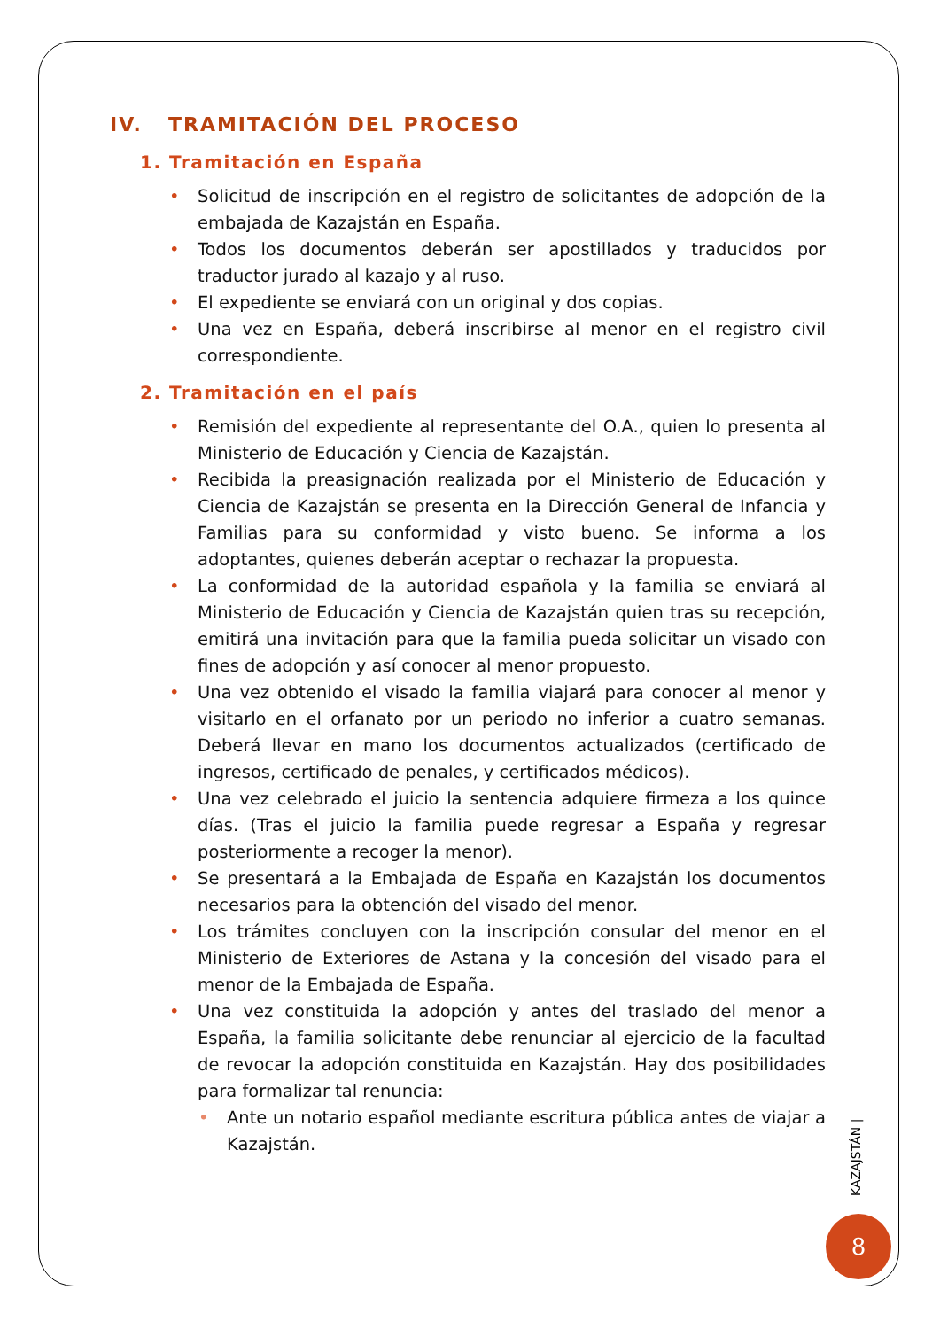IV. TRAMITACIÓN DEL PROCESO
1. Tramitación en España
• Solicitud de inscripción en el registro de solicitantes de adopción de la embajada de Kazajstán en España.
• Todos los documentos deberán ser apostillados y traducidos por traductor jurado al kazajo y al ruso.
• El expediente se enviará con un original y dos copias.
• Una vez en España, deberá inscribirse al menor en el registro civil correspondiente.
2. Tramitación en el país
• Remisión del expediente al representante del O.A., quien lo presenta al Ministerio de Educación y Ciencia de Kazajstán.
• Recibida la preasignación realizada por el Ministerio de Educación y Ciencia de Kazajstán se presenta en la Dirección General de Infancia y Familias para su conformidad y visto bueno. Se informa a los adoptantes, quienes deberán aceptar o rechazar la propuesta.
• La conformidad de la autoridad española y la familia se enviará al Ministerio de Educación y Ciencia de Kazajstán quien tras su recepción, emitirá una invitación para que la familia pueda solicitar un visado con fines de adopción y así conocer al menor propuesto.
• Una vez obtenido el visado la familia viajará para conocer al menor y visitarlo en el orfanato por un periodo no inferior a cuatro semanas. Deberá llevar en mano los documentos actualizados (certificado de ingresos, certificado de penales, y certificados médicos).
• Una vez celebrado el juicio la sentencia adquiere firmeza a los quince días. (Tras el juicio la familia puede regresar a España y regresar posteriormente a recoger la menor).
• Se presentará a la Embajada de España en Kazajstán los documentos necesarios para la obtención del visado del menor.
• Los trámites concluyen con la inscripción consular del menor en el Ministerio de Exteriores de Astana y la concesión del visado para el menor de la Embajada de España.
• Una vez constituida la adopción y antes del traslado del menor a España, la familia solicitante debe renunciar al ejercicio de la facultad de revocar la adopción constituida en Kazajstán. Hay dos posibilidades para formalizar tal renuncia:
• Ante un notario español mediante escritura pública antes de viajar a Kazajstán.
KAZAJSTÁN |
8